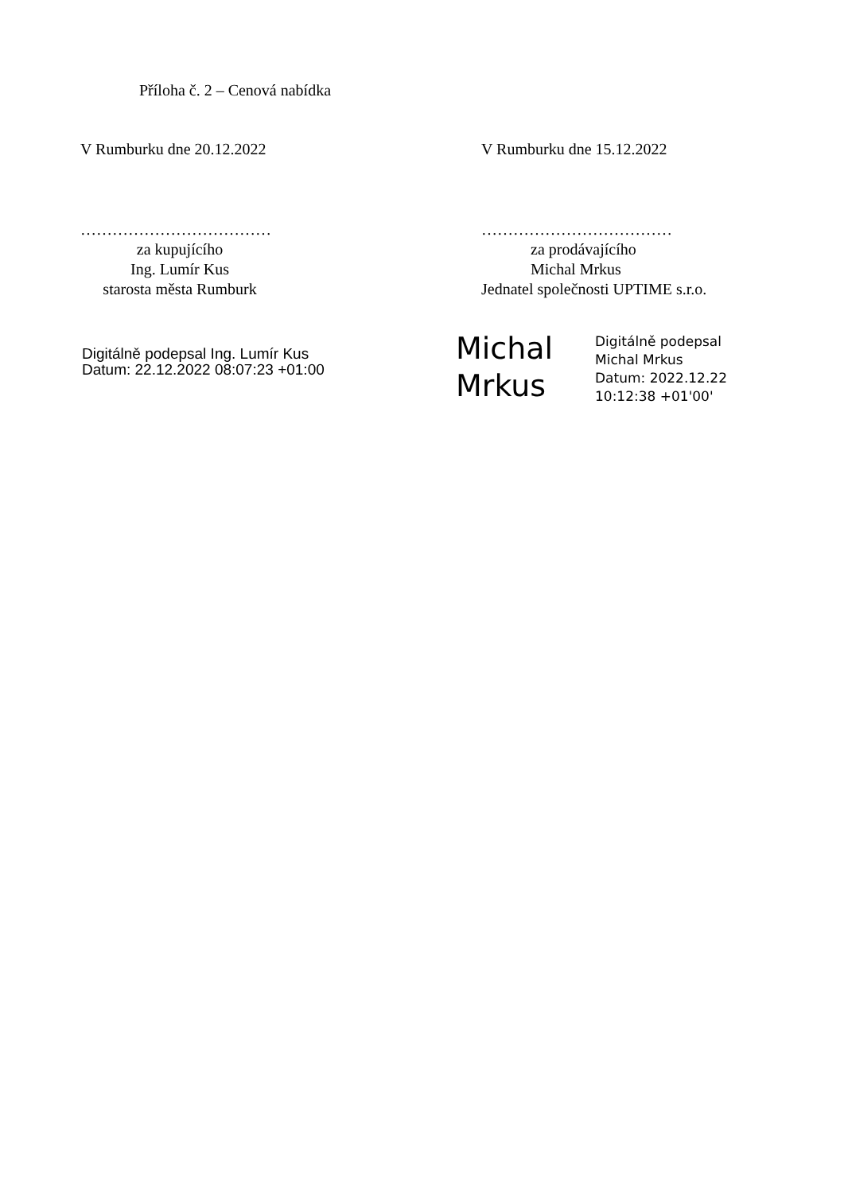Příloha č. 2 – Cenová nabídka
V Rumburku dne 20.12.2022 V Rumburku dne 15.12.2022
………………………………
za kupujícího
Ing. Lumír Kus
starosta města Rumburk
………………………………
za prodávajícího
Michal Mrkus
Jednatel společnosti UPTIME s.r.o.
Digitálně podepsal Ing. Lumír Kus
Datum: 22.12.2022 08:07:23 +01:00
Michal
Mrkus
Digitálně podepsal
Michal Mrkus
Datum: 2022.12.22
10:12:38 +01'00'